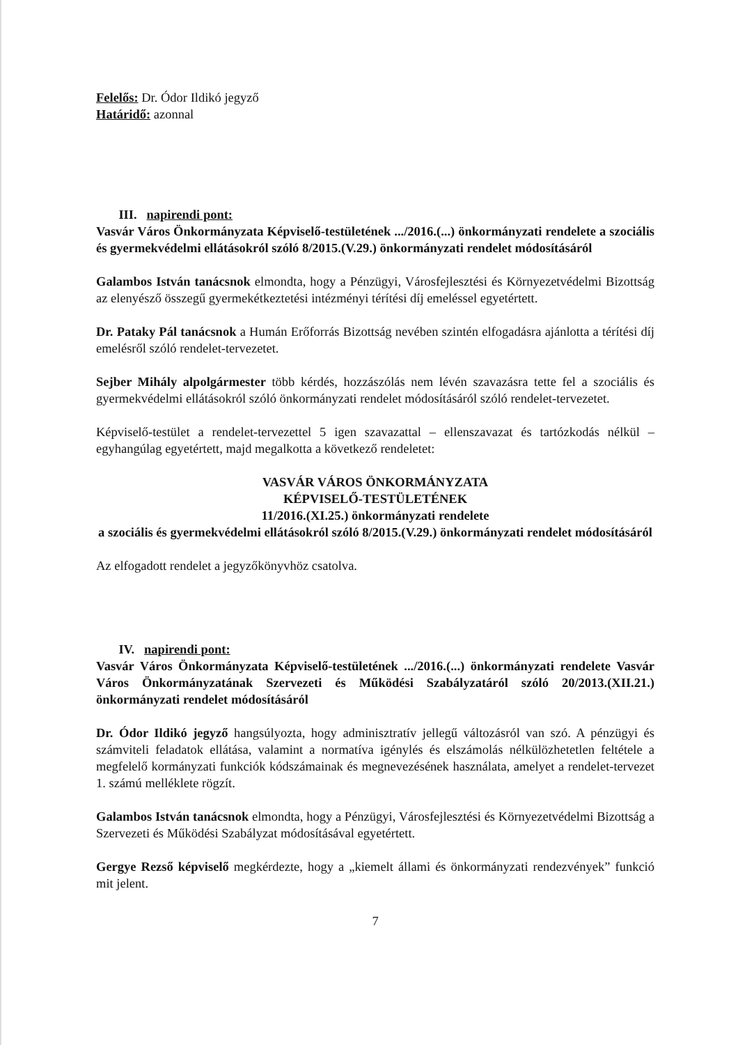Felelős: Dr. Ódor Ildikó jegyző
Határidő: azonnal
III. napirendi pont:
Vasvár Város Önkormányzata Képviselő-testületének .../2016.(...) önkormányzati rendelete a szociális és gyermekvédelmi ellátásokról szóló 8/2015.(V.29.) önkormányzati rendelet módosításáról
Galambos István tanácsnok elmondta, hogy a Pénzügyi, Városfejlesztési és Környezetvédelmi Bizottság az elenyésző összegű gyermekétkeztetési intézményi térítési díj emeléssel egyetértett.
Dr. Pataky Pál tanácsnok a Humán Erőforrás Bizottság nevében szintén elfogadásra ajánlotta a térítési díj emelésről szóló rendelet-tervezetet.
Sejber Mihály alpolgármester több kérdés, hozzászólás nem lévén szavazásra tette fel a szociális és gyermekvédelmi ellátásokról szóló önkormányzati rendelet módosításáról szóló rendelet-tervezetet.
Képviselő-testület a rendelet-tervezettel 5 igen szavazattal – ellenszavazat és tartózkodás nélkül – egyhangúlag egyetértett, majd megalkotta a következő rendeletet:
VASVÁR VÁROS ÖNKORMÁNYZATA
KÉPVISELŐ-TESTÜLETÉNEK
11/2016.(XI.25.) önkormányzati rendelete
a szociális és gyermekvédelmi ellátásokról szóló 8/2015.(V.29.) önkormányzati rendelet módosításáról
Az elfogadott rendelet a jegyzőkönyvhöz csatolva.
IV. napirendi pont:
Vasvár Város Önkormányzata Képviselő-testületének .../2016.(...) önkormányzati rendelete Vasvár Város Önkormányzatának Szervezeti és Működési Szabályzatáról szóló 20/2013.(XII.21.) önkormányzati rendelet módosításáról
Dr. Ódor Ildikó jegyző hangsúlyozta, hogy adminisztratív jellegű változásról van szó. A pénzügyi és számviteli feladatok ellátása, valamint a normatíva igénylés és elszámolás nélkülözhetetlen feltétele a megfelelő kormányzati funkciók kódszámainak és megnevezésének használata, amelyet a rendelet-tervezet 1. számú melléklete rögzít.
Galambos István tanácsnok elmondta, hogy a Pénzügyi, Városfejlesztési és Környezetvédelmi Bizottság a Szervezeti és Működési Szabályzat módosításával egyetértett.
Gergye Rezső képviselő megkérdezte, hogy a „kiemelt állami és önkormányzati rendezvények” funkció mit jelent.
7